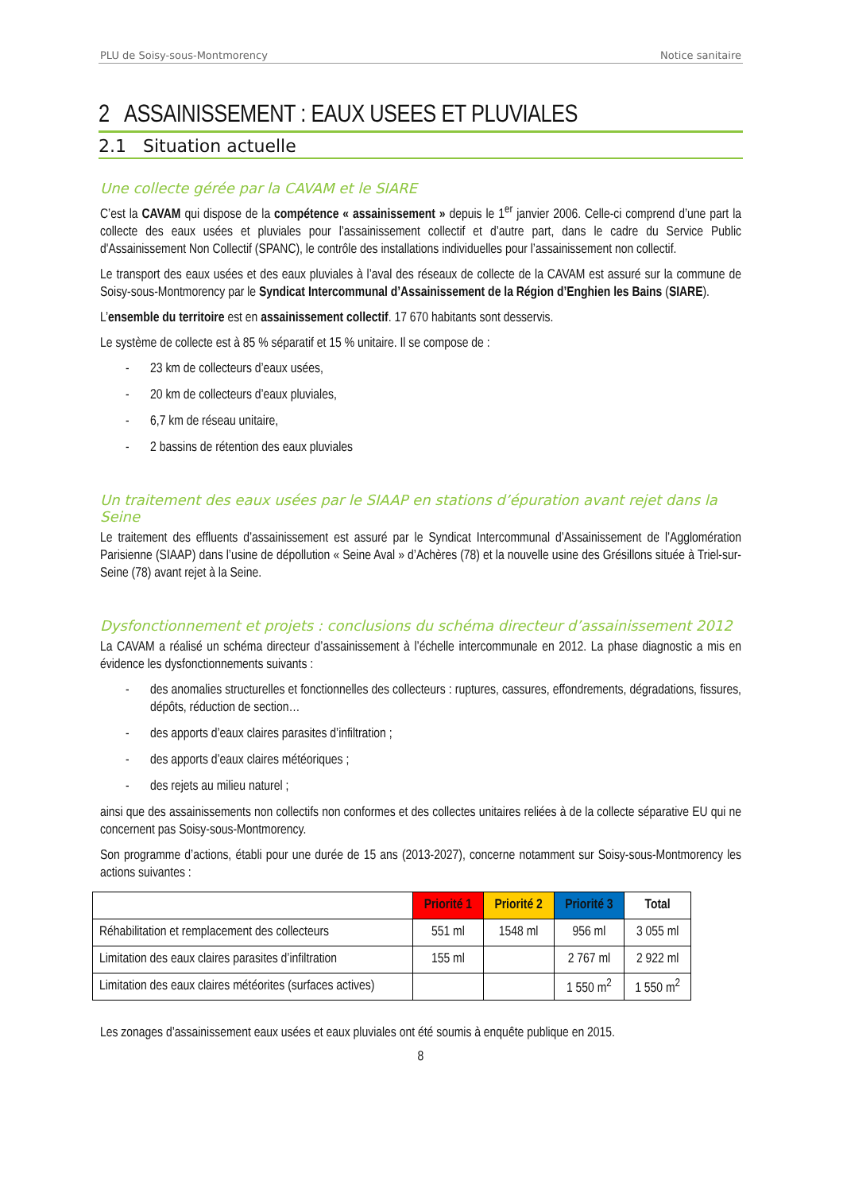PLU de Soisy-sous-Montmorency Notice sanitaire
2 ASSAINISSEMENT : EAUX USEES ET PLUVIALES
2.1 Situation actuelle
Une collecte gérée par la CAVAM et le SIARE
C’est la CAVAM qui dispose de la compétence « assainissement » depuis le 1<sup>er</sup> janvier 2006. Celle-ci comprend d’une part la collecte des eaux usées et pluviales pour l’assainissement collectif et d’autre part, dans le cadre du Service Public d'Assainissement Non Collectif (SPANC), le contrôle des installations individuelles pour l’assainissement non collectif.
Le transport des eaux usées et des eaux pluviales à l’aval des réseaux de collecte de la CAVAM est assuré sur la commune de Soisy-sous-Montmorency par le Syndicat Intercommunal d’Assainissement de la Région d’Enghien les Bains (SIARE).
L’ensemble du territoire est en assainissement collectif. 17 670 habitants sont desservis.
Le système de collecte est à 85 % séparatif et 15 % unitaire. Il se compose de :
- 23 km de collecteurs d’eaux usées,
- 20 km de collecteurs d’eaux pluviales,
- 6,7 km de réseau unitaire,
- 2 bassins de rétention des eaux pluviales
Un traitement des eaux usées par le SIAAP en stations d’épuration avant rejet dans la Seine
Le traitement des effluents d’assainissement est assuré par le Syndicat Intercommunal d’Assainissement de l’Agglomération Parisienne (SIAAP) dans l’usine de dépollution « Seine Aval » d’Achères (78) et la nouvelle usine des Grésillons située à Triel-sur-Seine (78) avant rejet à la Seine.
Dysfonctionnement et projets : conclusions du schéma directeur d’assainissement 2012
La CAVAM a réalisé un schéma directeur d’assainissement à l’échelle intercommunale en 2012. La phase diagnostic a mis en évidence les dysfonctionnements suivants :
- des anomalies structurelles et fonctionnelles des collecteurs : ruptures, cassures, effondrements, dégradations, fissures, dépôts, réduction de section…
- des apports d’eaux claires parasites d’infiltration ;
- des apports d’eaux claires météoriques ;
- des rejets au milieu naturel ;
ainsi que des assainissements non collectifs non conformes et des collectes unitaires reliées à de la collecte séparative EU qui ne concernent pas Soisy-sous-Montmorency.
Son programme d’actions, établi pour une durée de 15 ans (2013-2027), concerne notamment sur Soisy-sous-Montmorency les actions suivantes :
| | Priorité 1 | Priorité 2 | Priorité 3 | Total |
| --- | --- | --- | --- | --- |
| Réhabilitation et remplacement des collecteurs | 551 ml | 1548 ml | 956 ml | 3 055 ml |
| Limitation des eaux claires parasites d’infiltration | 155 ml | | 2 767 ml | 2 922 ml |
| Limitation des eaux claires météorites (surfaces actives) | | | 1 550 m<sup>2</sup> | 1 550 m<sup>2</sup> |
Les zonages d’assainissement eaux usées et eaux pluviales ont été soumis à enquête publique en 2015.
8